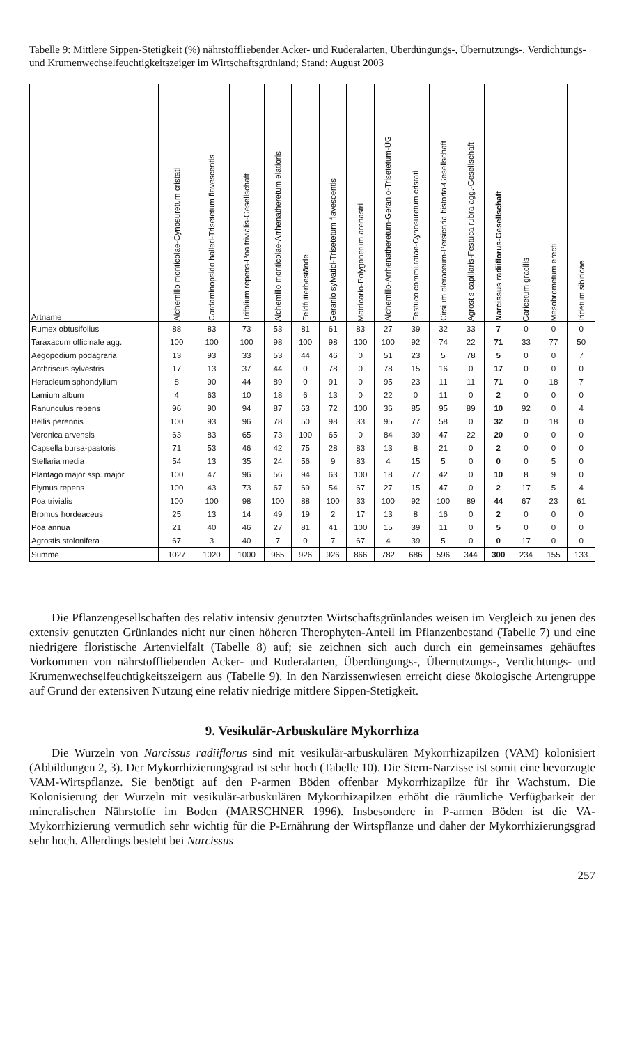Tabelle 9: Mittlere Sippen-Stetigkeit (%) nährstoffliebender Acker- und Ruderalarten, Überdüngungs-, Übernutzungs-, Verdichtungs- und Krumenwechselfeuchtigkeitszeiger im Wirtschaftsgrünland; Stand: August 2003
| Artname | Alchemillo monticolae-Cynosuretum cristati | Cardaminopsido halleri-Trisetetum flavescentis | Trifolium repens-Poa trivialis-Gesellschaft | Alchemillo monticolae-Arrhenatheretum elatioris | Feldfutterbestände | Geranio sylvatici-Trisetetum flavescentis | Matricario-Polygonetum arenastri | Alchemillo-Arrhenatheretum-Geranio-Trisetetum-ÜG | Festuco commutatae-Cynosuretum cristati | Cirsium oleraceum-Persicaria bistorta-Gesellschaft | Agrostis capillaris-Festuca rubra agg.-Gesellschaft | Narcissus radiiflorus-Gesellschaft | Caricetum gracilis | Mesobrometum erecti | Iridetum sibiricae |
| --- | --- | --- | --- | --- | --- | --- | --- | --- | --- | --- | --- | --- | --- | --- | --- |
| Rumex obtusifolius | 88 | 83 | 73 | 53 | 81 | 61 | 83 | 27 | 39 | 32 | 33 | 7 | 0 | 0 | 0 |
| Taraxacum officinale agg. | 100 | 100 | 100 | 98 | 100 | 98 | 100 | 100 | 92 | 74 | 22 | 71 | 33 | 77 | 50 |
| Aegopodium podagraria | 13 | 93 | 33 | 53 | 44 | 46 | 0 | 51 | 23 | 5 | 78 | 5 | 0 | 0 | 7 |
| Anthriscus sylvestris | 17 | 13 | 37 | 44 | 0 | 78 | 0 | 78 | 15 | 16 | 0 | 17 | 0 | 0 | 0 |
| Heracleum sphondylium | 8 | 90 | 44 | 89 | 0 | 91 | 0 | 95 | 23 | 11 | 11 | 71 | 0 | 18 | 7 |
| Lamium album | 4 | 63 | 10 | 18 | 6 | 13 | 0 | 22 | 0 | 11 | 0 | 2 | 0 | 0 | 0 |
| Ranunculus repens | 96 | 90 | 94 | 87 | 63 | 72 | 100 | 36 | 85 | 95 | 89 | 10 | 92 | 0 | 4 |
| Bellis perennis | 100 | 93 | 96 | 78 | 50 | 98 | 33 | 95 | 77 | 58 | 0 | 32 | 0 | 18 | 0 |
| Veronica arvensis | 63 | 83 | 65 | 73 | 100 | 65 | 0 | 84 | 39 | 47 | 22 | 20 | 0 | 0 | 0 |
| Capsella bursa-pastoris | 71 | 53 | 46 | 42 | 75 | 28 | 83 | 13 | 8 | 21 | 0 | 2 | 0 | 0 | 0 |
| Stellaria media | 54 | 13 | 35 | 24 | 56 | 9 | 83 | 4 | 15 | 5 | 0 | 0 | 0 | 5 | 0 |
| Plantago major ssp. major | 100 | 47 | 96 | 56 | 94 | 63 | 100 | 18 | 77 | 42 | 0 | 10 | 8 | 9 | 0 |
| Elymus repens | 100 | 43 | 73 | 67 | 69 | 54 | 67 | 27 | 15 | 47 | 0 | 2 | 17 | 5 | 4 |
| Poa trivialis | 100 | 100 | 98 | 100 | 88 | 100 | 33 | 100 | 92 | 100 | 89 | 44 | 67 | 23 | 61 |
| Bromus hordeaceus | 25 | 13 | 14 | 49 | 19 | 2 | 17 | 13 | 8 | 16 | 0 | 2 | 0 | 0 | 0 |
| Poa annua | 21 | 40 | 46 | 27 | 81 | 41 | 100 | 15 | 39 | 11 | 0 | 5 | 0 | 0 | 0 |
| Agrostis stolonifera | 67 | 3 | 40 | 7 | 0 | 7 | 67 | 4 | 39 | 5 | 0 | 0 | 17 | 0 | 0 |
| Summe | 1027 | 1020 | 1000 | 965 | 926 | 926 | 866 | 782 | 686 | 596 | 344 | 300 | 234 | 155 | 133 |
Die Pflanzengesellschaften des relativ intensiv genutzten Wirtschaftsgrünlandes weisen im Vergleich zu jenen des extensiv genutzten Grünlandes nicht nur einen höheren Therophyten-Anteil im Pflanzenbestand (Tabelle 7) und eine niedrigere floristische Artenvielfalt (Tabelle 8) auf; sie zeichnen sich auch durch ein gemeinsames gehäuftes Vorkommen von nährstoffliebenden Acker- und Ruderalarten, Überdüngungs-, Übernutzungs-, Verdichtungs- und Krumenwechselfeuchtigkeitszeigern aus (Tabelle 9). In den Narzissenwiesen erreicht diese ökologische Artengruppe auf Grund der extensiven Nutzung eine relativ niedrige mittlere Sippen-Stetigkeit.
9. Vesikulär-Arbuskuläre Mykorrhiza
Die Wurzeln von Narcissus radiiflorus sind mit vesikulär-arbuskulären Mykorrhizapilzen (VAM) kolonisiert (Abbildungen 2, 3). Der Mykorrhizierungsgrad ist sehr hoch (Tabelle 10). Die Stern-Narzisse ist somit eine bevorzugte VAM-Wirtspflanze. Sie benötigt auf den P-armen Böden offenbar Mykorrhizapilze für ihr Wachstum. Die Kolonisierung der Wurzeln mit vesikulär-arbuskulären Mykorrhizapilzen erhöht die räumliche Verfügbarkeit der mineralischen Nährstoffe im Boden (MARSCHNER 1996). Insbesondere in P-armen Böden ist die VA-Mykorrhizierung vermutlich sehr wichtig für die P-Ernährung der Wirtspflanze und daher der Mykorrhizierungsgrad sehr hoch. Allerdings besteht bei Narcissus
257